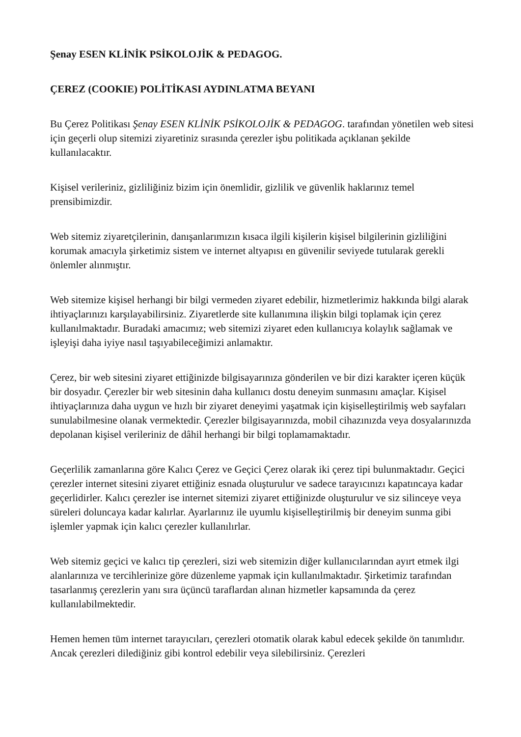Şenay ESEN KLİNİK PSİKOLOJİK & PEDAGOG.
ÇEREZ (COOKIE) POLİTİKASI AYDINLATMA BEYANI
Bu Çerez Politikası Şenay ESEN KLİNİK PSİKOLOJİK & PEDAGOG. tarafından yönetilen web sitesi için geçerli olup sitemizi ziyaretiniz sırasında çerezler işbu politikada açıklanan şekilde kullanılacaktır.
Kişisel verileriniz, gizliliğiniz bizim için önemlidir, gizlilik ve güvenlik haklarınız temel prensibimizdir.
Web sitemiz ziyaretçilerinin, danışanlarımızın kısaca ilgili kişilerin kişisel bilgilerinin gizliliğini korumak amacıyla şirketimiz sistem ve internet altyapısı en güvenilir seviyede tutularak gerekli önlemler alınmıştır.
Web sitemize kişisel herhangi bir bilgi vermeden ziyaret edebilir, hizmetlerimiz hakkında bilgi alarak ihtiyaçlarınızı karşılayabilirsiniz. Ziyaretlerde site kullanımına ilişkin bilgi toplamak için çerez kullanılmaktadır. Buradaki amacımız; web sitemizi ziyaret eden kullanıcıya kolaylık sağlamak ve işleyişi daha iyiye nasıl taşıyabileceğimizi anlamaktır.
Çerez, bir web sitesini ziyaret ettiğinizde bilgisayarınıza gönderilen ve bir dizi karakter içeren küçük bir dosyadır. Çerezler bir web sitesinin daha kullanıcı dostu deneyim sunmasını amaçlar. Kişisel ihtiyaçlarınıza daha uygun ve hızlı bir ziyaret deneyimi yaşatmak için kişiselleştirilmiş web sayfaları sunulabilmesine olanak vermektedir. Çerezler bilgisayarınızda, mobil cihazınızda veya dosyalarınızda depolanan kişisel verileriniz de dâhil herhangi bir bilgi toplamamaktadır.
Geçerlilik zamanlarına göre Kalıcı Çerez ve Geçici Çerez olarak iki çerez tipi bulunmaktadır. Geçici çerezler internet sitesini ziyaret ettiğiniz esnada oluşturulur ve sadece tarayıcınızı kapatıncaya kadar geçerlidirler. Kalıcı çerezler ise internet sitemizi ziyaret ettiğinizde oluşturulur ve siz silinceye veya süreleri doluncaya kadar kalırlar. Ayarlarınız ile uyumlu kişiselleştirilmiş bir deneyim sunma gibi işlemler yapmak için kalıcı çerezler kullanılırlar.
Web sitemiz geçici ve kalıcı tip çerezleri, sizi web sitemizin diğer kullanıcılarından ayırt etmek ilgi alanlarınıza ve tercihlerinize göre düzenleme yapmak için kullanılmaktadır. Şirketimiz tarafından tasarlanmış çerezlerin yanı sıra üçüncü taraflardan alınan hizmetler kapsamında da çerez kullanılabilmektedir.
Hemen hemen tüm internet tarayıcıları, çerezleri otomatik olarak kabul edecek şekilde ön tanımlıdır. Ancak çerezleri dilediğiniz gibi kontrol edebilir veya silebilirsiniz. Çerezleri